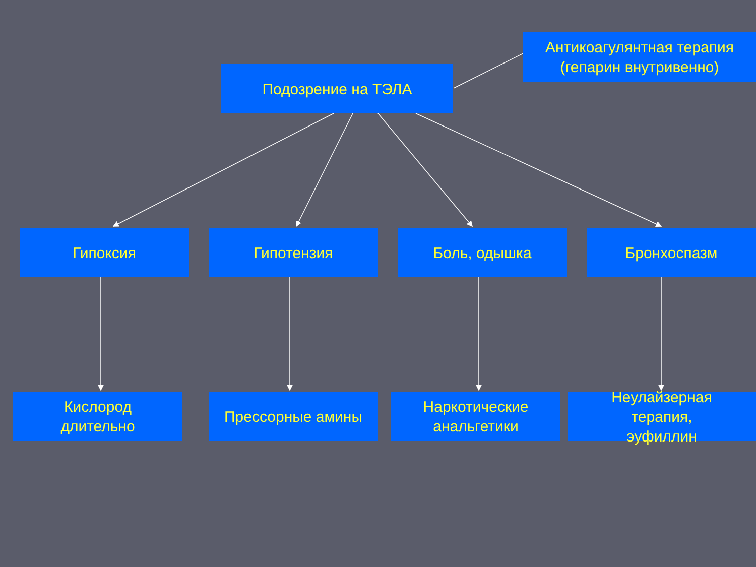Антикоагулянтная терапия
(гепарин внутривенно)
Подозрение на ТЭЛА
Гипоксия Гипотензия Боль, одышка Бронхоспазм
Кислород
длительно
Прессорные амины
Наркотические
анальгетики
Неулайзерная
терапия,
эуфиллин